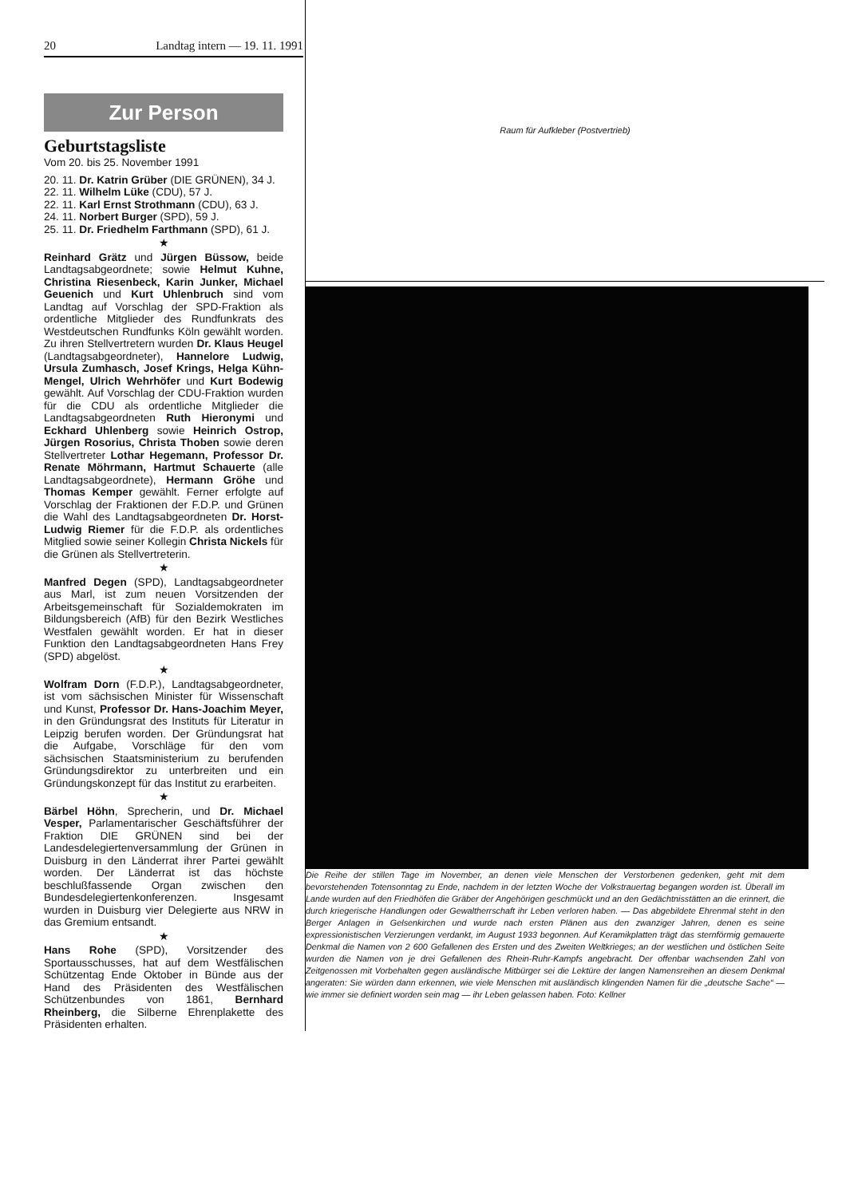20 Landtag intern — 19. 11. 1991
Zur Person
Geburtstagsliste
Vom 20. bis 25. November 1991
20. 11. Dr. Katrin Grüber (DIE GRÜNEN), 34 J.
22. 11. Wilhelm Lüke (CDU), 57 J.
22. 11. Karl Ernst Strothmann (CDU), 63 J.
24. 11. Norbert Burger (SPD), 59 J.
25. 11. Dr. Friedhelm Farthmann (SPD), 61 J.
★
Reinhard Grätz und Jürgen Büssow, beide Landtagsabgeordnete; sowie Helmut Kuhne, Christina Riesenbeck, Karin Junker, Michael Geuenich und Kurt Uhlenbruch sind vom Landtag auf Vorschlag der SPD-Fraktion als ordentliche Mitglieder des Rundfunkrats des Westdeutschen Rundfunks Köln gewählt worden. Zu ihren Stellvertretern wurden Dr. Klaus Heugel (Landtagsabgeordneter), Hannelore Ludwig, Ursula Zumhasch, Josef Krings, Helga Kühn-Mengel, Ulrich Wehrhöfer und Kurt Bodewig gewählt. Auf Vorschlag der CDU-Fraktion wurden für die CDU als ordentliche Mitglieder die Landtagsabgeordneten Ruth Hieronymi und Eckhard Uhlenberg sowie Heinrich Ostrop, Jürgen Rosorius, Christa Thoben sowie deren Stellvertreter Lothar Hegemann, Professor Dr. Renate Möhrmann, Hartmut Schauerte (alle Landtagsabgeordnete), Hermann Gröhe und Thomas Kemper gewählt. Ferner erfolgte auf Vorschlag der Fraktionen der F.D.P. und Grünen die Wahl des Landtagsabgeordneten Dr. Horst-Ludwig Riemer für die F.D.P. als ordentliches Mitglied sowie seiner Kollegin Christa Nickels für die Grünen als Stellvertreterin.
★
Manfred Degen (SPD), Landtagsabgeordneter aus Marl, ist zum neuen Vorsitzenden der Arbeitsgemeinschaft für Sozialdemokraten im Bildungsbereich (AfB) für den Bezirk Westliches Westfalen gewählt worden. Er hat in dieser Funktion den Landtagsabgeordneten Hans Frey (SPD) abgelöst.
★
Wolfram Dorn (F.D.P.), Landtagsabgeordneter, ist vom sächsischen Minister für Wissenschaft und Kunst, Professor Dr. Hans-Joachim Meyer, in den Gründungsrat des Instituts für Literatur in Leipzig berufen worden. Der Gründungsrat hat die Aufgabe, Vorschläge für den vom sächsischen Staatsministerium zu berufenden Gründungsdirektor zu unterbreiten und ein Gründungskonzept für das Institut zu erarbeiten.
★
Bärbel Höhn, Sprecherin, und Dr. Michael Vesper, Parlamentarischer Geschäftsführer der Fraktion DIE GRÜNEN sind bei der Landesdelegiertenversammlung der Grünen in Duisburg in den Länderrat ihrer Partei gewählt worden. Der Länderrat ist das höchste beschlußfassende Organ zwischen den Bundesdelegiertenkonferenzen. Insgesamt wurden in Duisburg vier Delegierte aus NRW in das Gremium entsandt.
★
Hans Rohe (SPD), Vorsitzender des Sportausschusses, hat auf dem Westfälischen Schützentag Ende Oktober in Bünde aus der Hand des Präsidenten des Westfälischen Schützenbundes von 1861, Bernhard Rheinberg, die Silberne Ehrenplakette des Präsidenten erhalten.
Raum für Aufkleber (Postvertrieb)
Die Reihe der stillen Tage im November, an denen viele Menschen der Verstorbenen gedenken, geht mit dem bevorstehenden Totensonntag zu Ende, nachdem in der letzten Woche der Volkstrauertag begangen worden ist. Überall im Lande wurden auf den Friedhöfen die Gräber der Angehörigen geschmückt und an den Gedächtnisstätten an die erinnert, die durch kriegerische Handlungen oder Gewaltherrschaft ihr Leben verloren haben. — Das abgebildete Ehrenmal steht in den Berger Anlagen in Gelsenkirchen und wurde nach ersten Plänen aus den zwanziger Jahren, denen es seine expressionistischen Verzierungen verdankt, im August 1933 begonnen. Auf Keramikplatten trägt das sternförmig gemauerte Denkmal die Namen von 2 600 Gefallenen des Ersten und des Zweiten Weltkrieges; an der westlichen und östlichen Seite wurden die Namen von je drei Gefallenen des Rhein-Ruhr-Kampfs angebracht. Der offenbar wachsenden Zahl von Zeitgenossen mit Vorbehalten gegen ausländische Mitbürger sei die Lektüre der langen Namensreihen an diesem Denkmal angeraten: Sie würden dann erkennen, wie viele Menschen mit ausländisch klingenden Namen für die „deutsche Sache“ — wie immer sie definiert worden sein mag — ihr Leben gelassen haben. Foto: Kellner